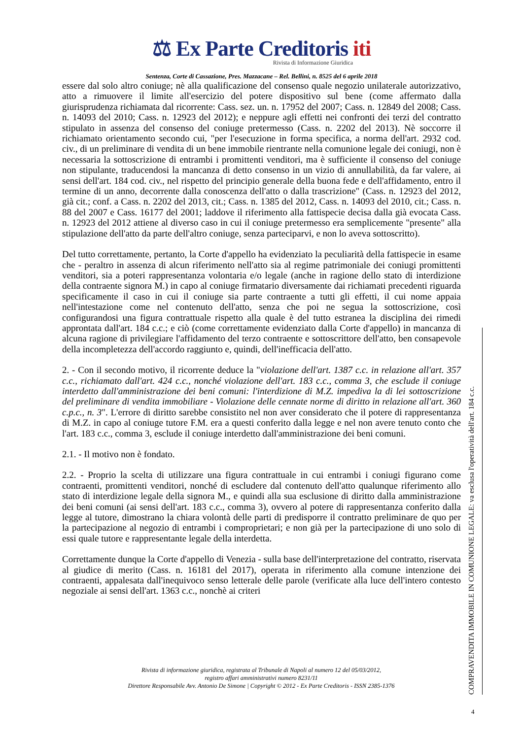⚖ Ex Parte Creditoris iti
Rivista di Informazione Giuridica
Sentenza, Corte di Cassazione, Pres. Mazzacane – Rel. Bellini, n. 8525 del 6 aprile 2018
essere dal solo altro coniuge; nè alla qualificazione del consenso quale negozio unilaterale autorizzativo, atto a rimuovere il limite all'esercizio del potere dispositivo sul bene (come affermato dalla giurisprudenza richiamata dal ricorrente: Cass. sez. un. n. 17952 del 2007; Cass. n. 12849 del 2008; Cass. n. 14093 del 2010; Cass. n. 12923 del 2012); e neppure agli effetti nei confronti dei terzi del contratto stipulato in assenza del consenso del coniuge pretermesso (Cass. n. 2202 del 2013). Nè soccorre il richiamato orientamento secondo cui, "per l'esecuzione in forma specifica, a norma dell'art. 2932 cod. civ., di un preliminare di vendita di un bene immobile rientrante nella comunione legale dei coniugi, non è necessaria la sottoscrizione di entrambi i promittenti venditori, ma è sufficiente il consenso del coniuge non stipulante, traducendosi la mancanza di detto consenso in un vizio di annullabilità, da far valere, ai sensi dell'art. 184 cod. civ., nel rispetto del principio generale della buona fede e dell'affidamento, entro il termine di un anno, decorrente dalla conoscenza dell'atto o dalla trascrizione" (Cass. n. 12923 del 2012, già cit.; conf. a Cass. n. 2202 del 2013, cit.; Cass. n. 1385 del 2012, Cass. n. 14093 del 2010, cit.; Cass. n. 88 del 2007 e Cass. 16177 del 2001; laddove il riferimento alla fattispecie decisa dalla già evocata Cass. n. 12923 del 2012 attiene al diverso caso in cui il coniuge pretermesso era semplicemente "presente" alla stipulazione dell'atto da parte dell'altro coniuge, senza parteciparvi, e non lo aveva sottoscritto).
Del tutto correttamente, pertanto, la Corte d'appello ha evidenziato la peculiarità della fattispecie in esame che - peraltro in assenza di alcun riferimento nell'atto sia al regime patrimoniale dei coniugi promittenti venditori, sia a poteri rappresentanza volontaria e/o legale (anche in ragione dello stato di interdizione della contraente signora M.) in capo al coniuge firmatario diversamente dai richiamati precedenti riguarda specificamente il caso in cui il coniuge sia parte contraente a tutti gli effetti, il cui nome appaia nell'intestazione come nel contenuto dell'atto, senza che poi ne segua la sottoscrizione, così configurandosi una figura contrattuale rispetto alla quale è del tutto estranea la disciplina dei rimedi approntata dall'art. 184 c.c.; e ciò (come correttamente evidenziato dalla Corte d'appello) in mancanza di alcuna ragione di privilegiare l'affidamento del terzo contraente e sottoscrittore dell'atto, ben consapevole della incompletezza dell'accordo raggiunto e, quindi, dell'inefficacia dell'atto.
2. - Con il secondo motivo, il ricorrente deduce la "violazione dell'art. 1387 c.c. in relazione all'art. 357 c.c., richiamato dall'art. 424 c.c., nonché violazione dell'art. 183 c.c., comma 3, che esclude il coniuge interdetto dall'amministrazione dei beni comuni: l'interdizione di M.Z. impediva la di lei sottoscrizione del preliminare di vendita immobiliare - Violazione delle cennate norme di diritto in relazione all'art. 360 c.p.c., n. 3". L'errore di diritto sarebbe consistito nel non aver considerato che il potere di rappresentanza di M.Z. in capo al coniuge tutore F.M. era a questi conferito dalla legge e nel non avere tenuto conto che l'art. 183 c.c., comma 3, esclude il coniuge interdetto dall'amministrazione dei beni comuni.
2.1. - Il motivo non è fondato.
2.2. - Proprio la scelta di utilizzare una figura contrattuale in cui entrambi i coniugi figurano come contraenti, promittenti venditori, nonché di escludere dal contenuto dell'atto qualunque riferimento allo stato di interdizione legale della signora M., e quindi alla sua esclusione di diritto dalla amministrazione dei beni comuni (ai sensi dell'art. 183 c.c., comma 3), ovvero al potere di rappresentanza conferito dalla legge al tutore, dimostrano la chiara volontà delle parti di predisporre il contratto preliminare de quo per la partecipazione al negozio di entrambi i comproprietari; e non già per la partecipazione di uno solo di essi quale tutore e rappresentante legale della interdetta.
Correttamente dunque la Corte d'appello di Venezia - sulla base dell'interpretazione del contratto, riservata al giudice di merito (Cass. n. 16181 del 2017), operata in riferimento alla comune intenzione dei contraenti, appalesata dall'inequivoco senso letterale delle parole (verificate alla luce dell'intero contesto negoziale ai sensi dell'art. 1363 c.c., nonchè ai criteri
Rivista di informazione giuridica, registrata al Tribunale di Napoli al numero 12 del 05/03/2012,
registro affari amministrativi numero 8231/11
Direttore Responsabile Avv. Antonio De Simone | Copyright © 2012 - Ex Parte Creditoris - ISSN 2385-1376
COMPRAVENDITA IMMOBILE IN COMUNIONE LEGALE: va esclusa l'operatività dell'art. 184 c.c.
4